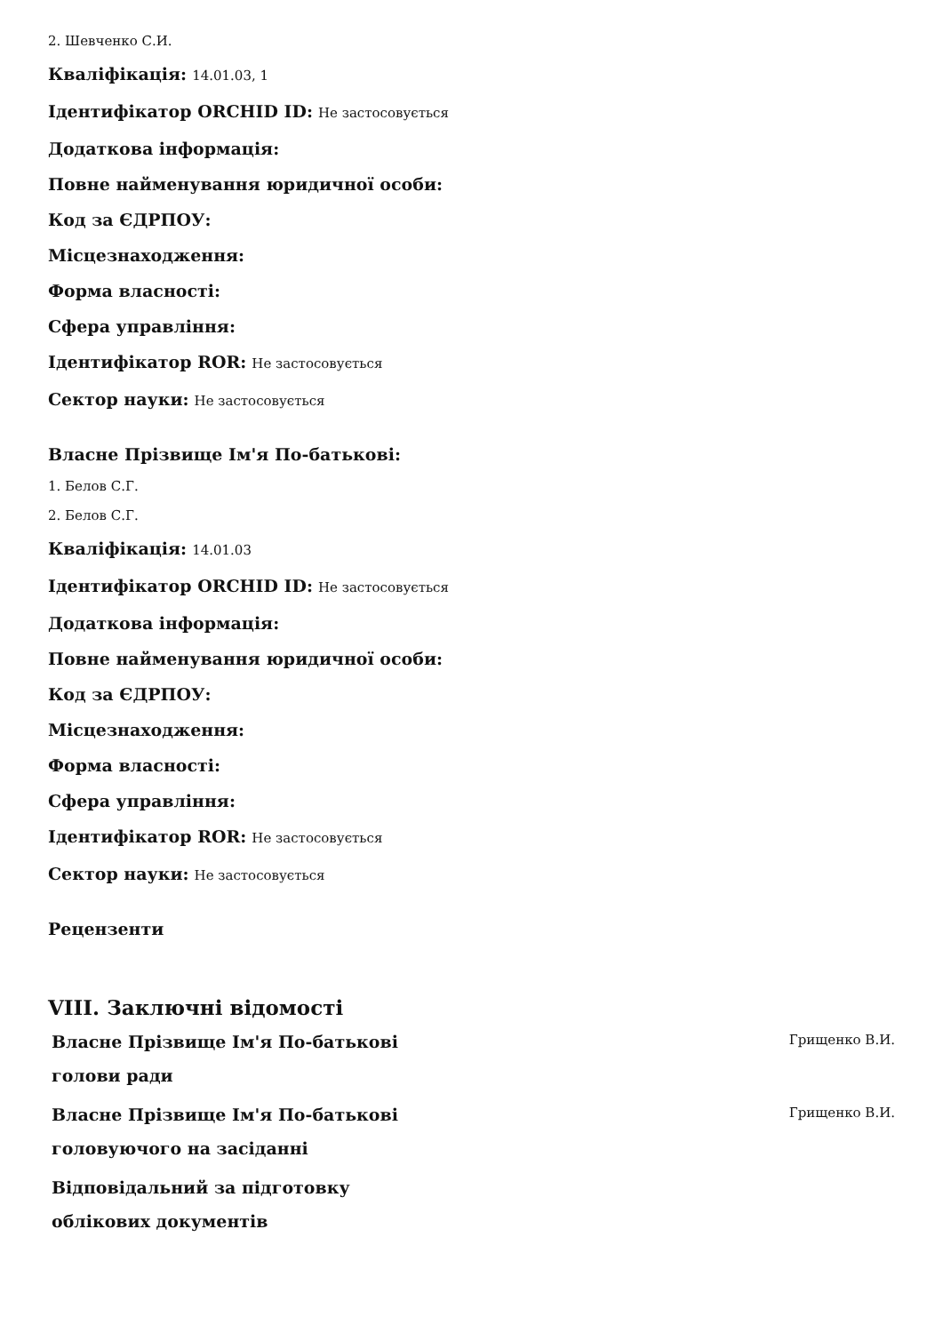2. Шевченко С.И.
Кваліфікація: 14.01.03, 1
Ідентифікатор ORCHID ID: Не застосовується
Додаткова інформація:
Повне найменування юридичної особи:
Код за ЄДРПОУ:
Місцезнаходження:
Форма власності:
Сфера управління:
Ідентифікатор ROR: Не застосовується
Сектор науки: Не застосовується
Власне Прізвище Ім'я По-батькові:
1. Белов С.Г.
2. Белов С.Г.
Кваліфікація: 14.01.03
Ідентифікатор ORCHID ID: Не застосовується
Додаткова інформація:
Повне найменування юридичної особи:
Код за ЄДРПОУ:
Місцезнаходження:
Форма власності:
Сфера управління:
Ідентифікатор ROR: Не застосовується
Сектор науки: Не застосовується
Рецензенти
VIII. Заключні відомості
Власне Прізвище Ім'я По-батькові голови ради
Грищенко В.И.
Власне Прізвище Ім'я По-батькові головуючого на засіданні
Грищенко В.И.
Відповідальний за підготовку облікових документів